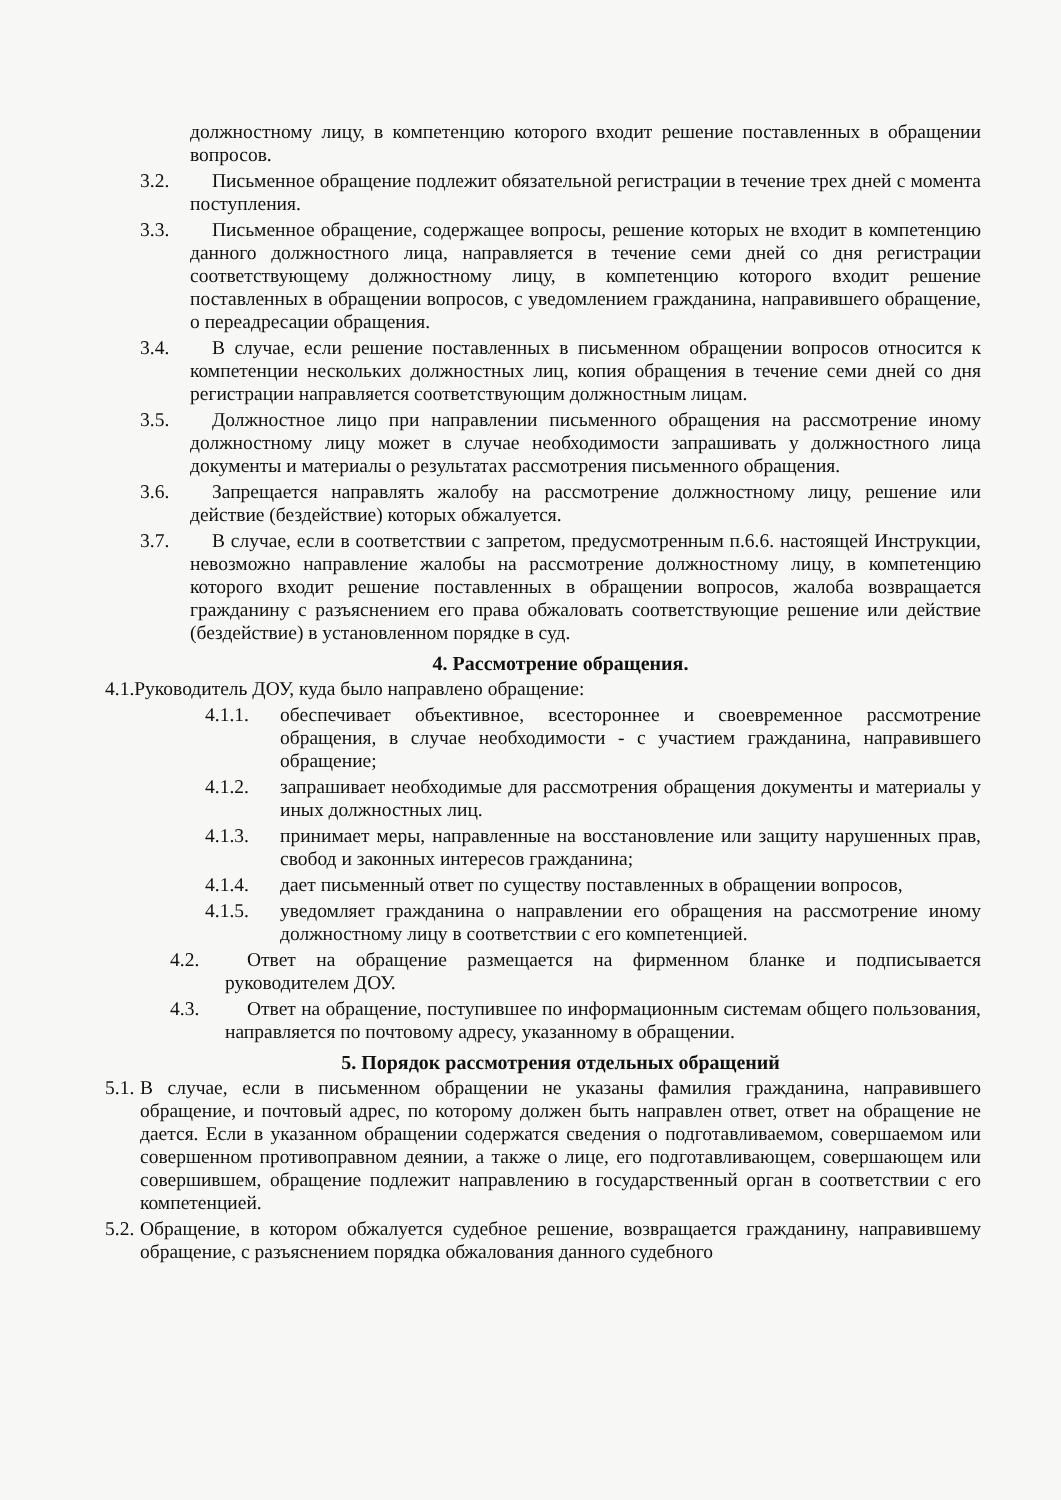должностному лицу, в компетенцию которого входит решение поставленных в обращении вопросов.
3.2. Письменное обращение подлежит обязательной регистрации в течение трех дней с момента поступления.
3.3. Письменное обращение, содержащее вопросы, решение которых не входит в компетенцию данного должностного лица, направляется в течение семи дней со дня регистрации соответствующему должностному лицу, в компетенцию которого входит решение поставленных в обращении вопросов, с уведомлением гражданина, направившего обращение, о переадресации обращения.
3.4. В случае, если решение поставленных в письменном обращении вопросов относится к компетенции нескольких должностных лиц, копия обращения в течение семи дней со дня регистрации направляется соответствующим должностным лицам.
3.5. Должностное лицо при направлении письменного обращения на рассмотрение иному должностному лицу может в случае необходимости запрашивать у должностного лица документы и материалы о результатах рассмотрения письменного обращения.
3.6. Запрещается направлять жалобу на рассмотрение должностному лицу, решение или действие (бездействие) которых обжалуется.
3.7. В случае, если в соответствии с запретом, предусмотренным п.6.6. настоящей Инструкции, невозможно направление жалобы на рассмотрение должностному лицу, в компетенцию которого входит решение поставленных в обращении вопросов, жалоба возвращается гражданину с разъяснением его права обжаловать соответствующие решение или действие (бездействие) в установленном порядке в суд.
4. Рассмотрение обращения.
4.1.Руководитель ДОУ, куда было направлено обращение:
4.1.1. обеспечивает объективное, всестороннее и своевременное рассмотрение обращения, в случае необходимости - с участием гражданина, направившего обращение;
4.1.2. запрашивает необходимые для рассмотрения обращения документы и материалы у иных должностных лиц.
4.1.3. принимает меры, направленные на восстановление или защиту нарушенных прав, свобод и законных интересов гражданина;
4.1.4. дает письменный ответ по существу поставленных в обращении вопросов,
4.1.5. уведомляет гражданина о направлении его обращения на рассмотрение иному должностному лицу в соответствии с его компетенцией.
4.2. Ответ на обращение размещается на фирменном бланке и подписывается руководителем ДОУ.
4.3. Ответ на обращение, поступившее по информационным системам общего пользования, направляется по почтовому адресу, указанному в обращении.
5. Порядок рассмотрения отдельных обращений
5.1.
В случае, если в письменном обращении не указаны фамилия гражданина, направившего обращение, и почтовый адрес, по которому должен быть направлен ответ, ответ на обращение не дается. Если в указанном обращении содержатся сведения о подготавливаемом, совершаемом или совершенном противоправном деянии, а также о лице, его подготавливающем, совершающем или совершившем, обращение подлежит направлению в государственный орган в соответствии с его компетенцией.
5.2.
Обращение, в котором обжалуется судебное решение, возвращается гражданину, направившему обращение, с разъяснением порядка обжалования данного судебного